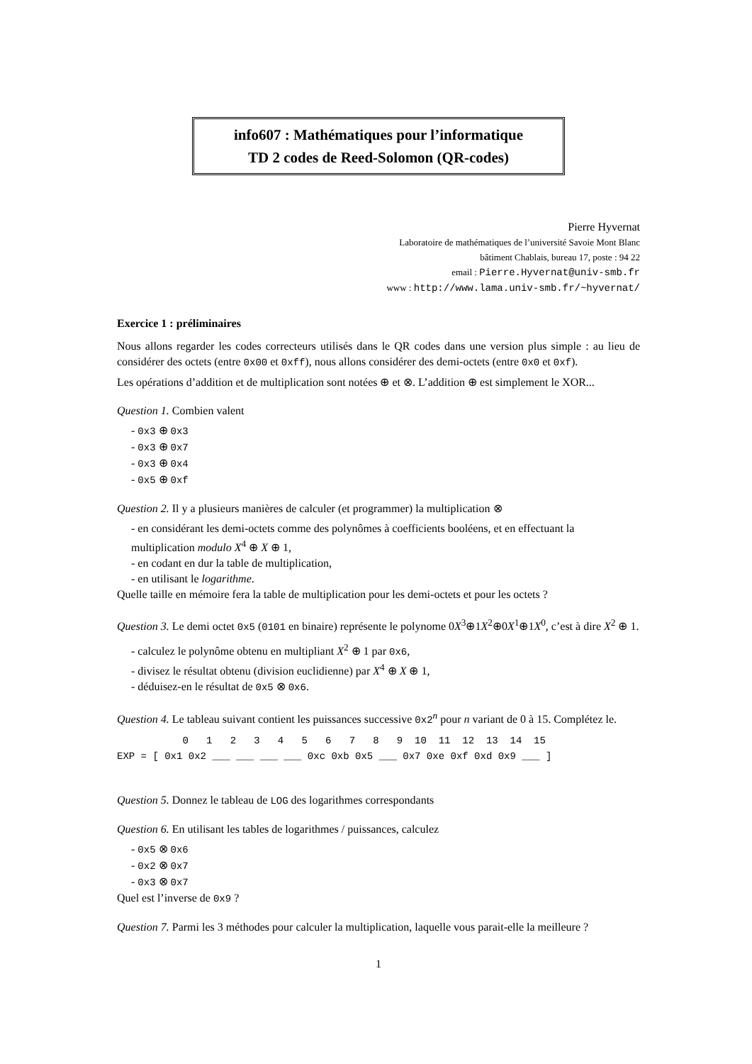info607 : Mathématiques pour l’informatique
TD 2 codes de Reed-Solomon (QR-codes)
Pierre Hyvernat
Laboratoire de mathématiques de l’université Savoie Mont Blanc
bâtiment Chablais, bureau 17, poste : 94 22
email : Pierre.Hyvernat@univ-smb.fr
www : http://www.lama.univ-smb.fr/~hyvernat/
Exercice 1 : préliminaires
Nous allons regarder les codes correcteurs utilisés dans le QR codes dans une version plus simple : au lieu de considérer des octets (entre 0x00 et 0xff), nous allons considérer des demi-octets (entre 0x0 et 0xf).
Les opérations d’addition et de multiplication sont notées ⊕ et ⊗. L’addition ⊕ est simplement le XOR...
Question 1. Combien valent
- 0x3 ⊕ 0x3
- 0x3 ⊕ 0x7
- 0x3 ⊕ 0x4
- 0x5 ⊕ 0xf
Question 2. Il y a plusieurs manières de calculer (et programmer) la multiplication ⊗
- en considérant les demi-octets comme des polynômes à coefficients booléens, et en effectuant la multiplication modulo X<sup>4</sup> ⊕ X ⊕ 1,
- en codant en dur la table de multiplication,
- en utilisant le logarithme.
Quelle taille en mémoire fera la table de multiplication pour les demi-octets et pour les octets ?
Question 3. Le demi octet 0x5 (0101 en binaire) représente le polynome 0X<sup>3</sup>⊕1X<sup>2</sup>⊕0X<sup>1</sup>⊕1X<sup>0</sup>, c’est à dire X<sup>2</sup> ⊕ 1.
- calculez le polynôme obtenu en multipliant X<sup>2</sup> ⊕ 1 par 0x6,
- divisez le résultat obtenu (division euclidienne) par X<sup>4</sup> ⊕ X ⊕ 1,
- déduisez-en le résultat de 0x5 ⊗ 0x6.
Question 4. Le tableau suivant contient les puissances successive 0x2<sup>n</sup> pour n variant de 0 à 15. Complétez le.
           0   1   2   3   4   5   6   7   8   9  10  11  12  13  14  15
EXP = [ 0x1 0x2 ___ ___ ___ ___ 0xc 0xb 0x5 ___ 0x7 0xe 0xf 0xd 0x9 ___ ]
Question 5. Donnez le tableau de LOG des logarithmes correspondants
Question 6. En utilisant les tables de logarithmes / puissances, calculez
- 0x5 ⊗ 0x6
- 0x2 ⊗ 0x7
- 0x3 ⊗ 0x7
Quel est l’inverse de 0x9 ?
Question 7. Parmi les 3 méthodes pour calculer la multiplication, laquelle vous parait-elle la meilleure ?
1